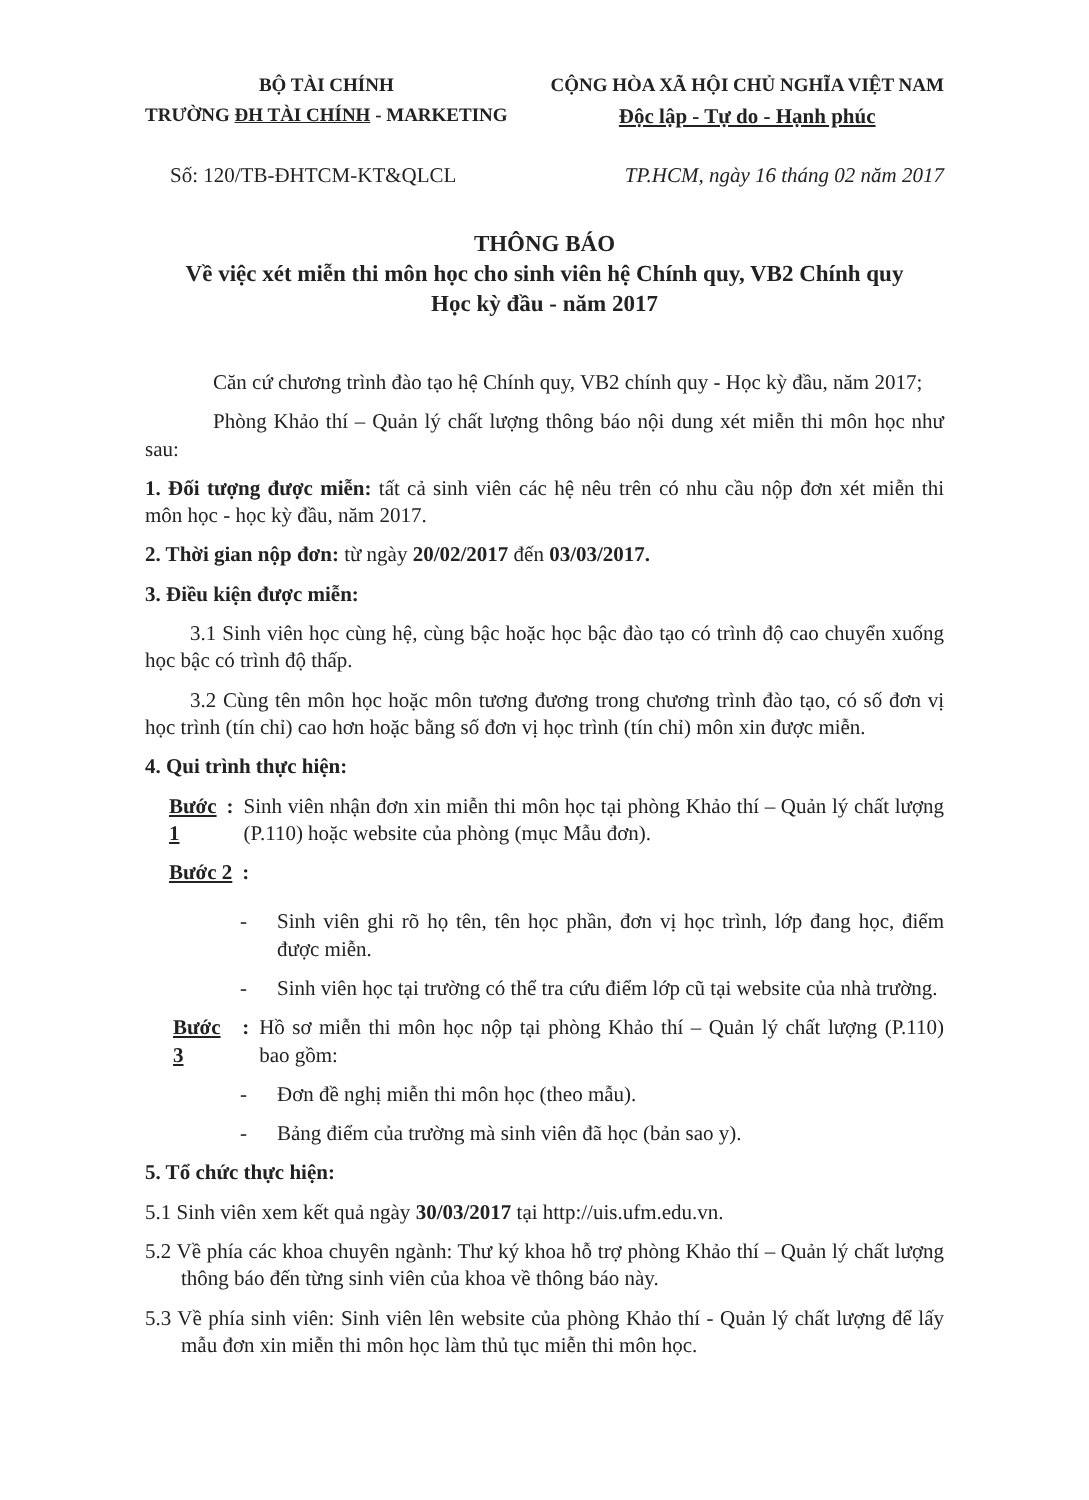BỘ TÀI CHÍNH
TRƯỜNG ĐH TÀI CHÍNH - MARKETING
CỘNG HÒA XÃ HỘI CHỦ NGHĨA VIỆT NAM
Độc lập - Tự do - Hạnh phúc
Số: 120/TB-ĐHTCM-KT&QLCL TP.HCM, ngày 16 tháng 02 năm 2017
THÔNG BÁO
Về việc xét miễn thi môn học cho sinh viên hệ Chính quy, VB2 Chính quy
Học kỳ đầu - năm 2017
Căn cứ chương trình đào tạo hệ Chính quy, VB2 chính quy - Học kỳ đầu, năm 2017;
Phòng Khảo thí – Quản lý chất lượng thông báo nội dung xét miễn thi môn học như sau:
1. Đối tượng được miễn: tất cả sinh viên các hệ nêu trên có nhu cầu nộp đơn xét miễn thi môn học - học kỳ đầu, năm 2017.
2. Thời gian nộp đơn: từ ngày 20/02/2017 đến 03/03/2017.
3. Điều kiện được miễn:
3.1 Sinh viên học cùng hệ, cùng bậc hoặc học bậc đào tạo có trình độ cao chuyển xuống học bậc có trình độ thấp.
3.2 Cùng tên môn học hoặc môn tương đương trong chương trình đào tạo, có số đơn vị học trình (tín chỉ) cao hơn hoặc bằng số đơn vị học trình (tín chỉ) môn xin được miễn.
4. Qui trình thực hiện:
Bước 1: Sinh viên nhận đơn xin miễn thi môn học tại phòng Khảo thí – Quản lý chất lượng (P.110) hoặc website của phòng (mục Mẫu đơn).
Bước 2:
- Sinh viên ghi rõ họ tên, tên học phần, đơn vị học trình, lớp đang học, điểm được miễn.
- Sinh viên học tại trường có thể tra cứu điểm lớp cũ tại website của nhà trường.
Bước 3: Hồ sơ miễn thi môn học nộp tại phòng Khảo thí – Quản lý chất lượng (P.110) bao gồm:
- Đơn đề nghị miễn thi môn học (theo mẫu).
- Bảng điểm của trường mà sinh viên đã học (bản sao y).
5. Tổ chức thực hiện:
5.1 Sinh viên xem kết quả ngày 30/03/2017 tại http://uis.ufm.edu.vn.
5.2 Về phía các khoa chuyên ngành: Thư ký khoa hỗ trợ phòng Khảo thí – Quản lý chất lượng thông báo đến từng sinh viên của khoa về thông báo này.
5.3 Về phía sinh viên: Sinh viên lên website của phòng Khảo thí - Quản lý chất lượng để lấy mẫu đơn xin miễn thi môn học làm thủ tục miễn thi môn học.